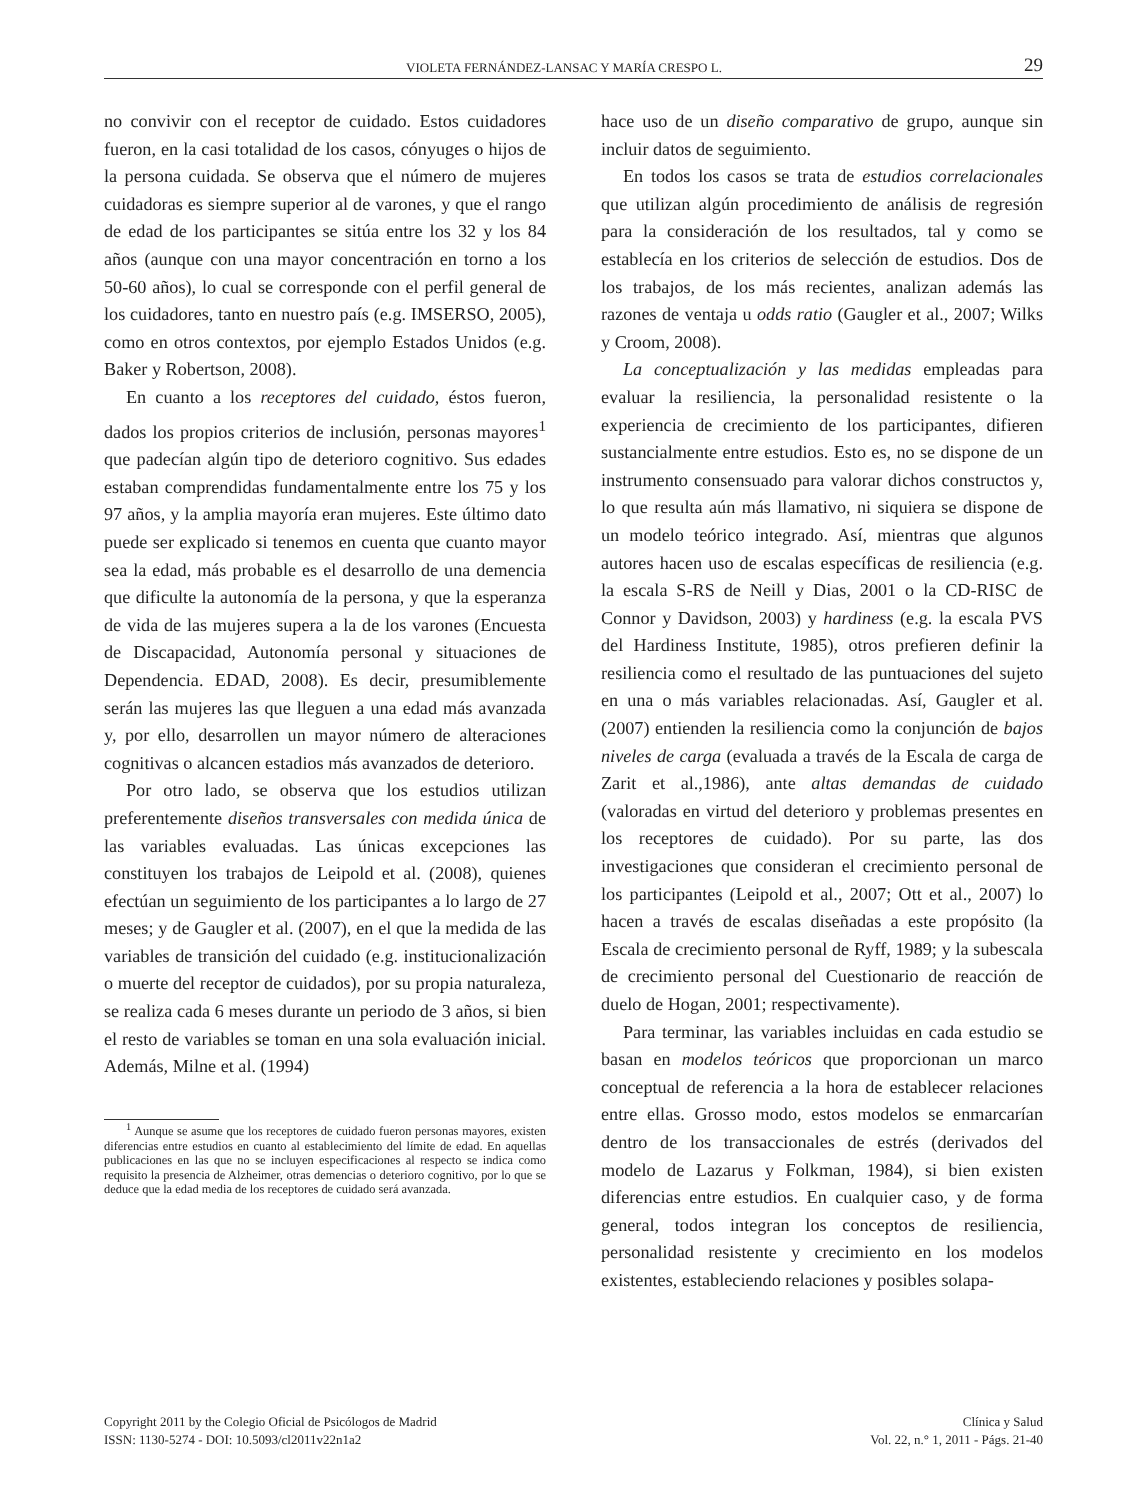VIOLETA FERNÁNDEZ-LANSAC Y MARÍA CRESPO L. 29
no convivir con el receptor de cuidado. Estos cuidadores fueron, en la casi totalidad de los casos, cónyuges o hijos de la persona cuidada. Se observa que el número de mujeres cuidadoras es siempre superior al de varones, y que el rango de edad de los participantes se sitúa entre los 32 y los 84 años (aunque con una mayor concentración en torno a los 50-60 años), lo cual se corresponde con el perfil general de los cuidadores, tanto en nuestro país (e.g. IMSERSO, 2005), como en otros contextos, por ejemplo Estados Unidos (e.g. Baker y Robertson, 2008).
En cuanto a los receptores del cuidado, éstos fueron, dados los propios criterios de inclusión, personas mayores<sup>1</sup> que padecían algún tipo de deterioro cognitivo. Sus edades estaban comprendidas fundamentalmente entre los 75 y los 97 años, y la amplia mayoría eran mujeres. Este último dato puede ser explicado si tenemos en cuenta que cuanto mayor sea la edad, más probable es el desarrollo de una demencia que dificulte la autonomía de la persona, y que la esperanza de vida de las mujeres supera a la de los varones (Encuesta de Discapacidad, Autonomía personal y situaciones de Dependencia. EDAD, 2008). Es decir, presumiblemente serán las mujeres las que lleguen a una edad más avanzada y, por ello, desarrollen un mayor número de alteraciones cognitivas o alcancen estadios más avanzados de deterioro.
Por otro lado, se observa que los estudios utilizan preferentemente diseños transversales con medida única de las variables evaluadas. Las únicas excepciones las constituyen los trabajos de Leipold et al. (2008), quienes efectúan un seguimiento de los participantes a lo largo de 27 meses; y de Gaugler et al. (2007), en el que la medida de las variables de transición del cuidado (e.g. institucionalización o muerte del receptor de cuidados), por su propia naturaleza, se realiza cada 6 meses durante un periodo de 3 años, si bien el resto de variables se toman en una sola evaluación inicial. Además, Milne et al. (1994)
<sup>1</sup> Aunque se asume que los receptores de cuidado fueron personas mayores, existen diferencias entre estudios en cuanto al establecimiento del límite de edad. En aquellas publicaciones en las que no se incluyen especificaciones al respecto se indica como requisito la presencia de Alzheimer, otras demencias o deterioro cognitivo, por lo que se deduce que la edad media de los receptores de cuidado será avanzada.
hace uso de un diseño comparativo de grupo, aunque sin incluir datos de seguimiento.
En todos los casos se trata de estudios correlacionales que utilizan algún procedimiento de análisis de regresión para la consideración de los resultados, tal y como se establecía en los criterios de selección de estudios. Dos de los trabajos, de los más recientes, analizan además las razones de ventaja u odds ratio (Gaugler et al., 2007; Wilks y Croom, 2008).
La conceptualización y las medidas empleadas para evaluar la resiliencia, la personalidad resistente o la experiencia de crecimiento de los participantes, difieren sustancialmente entre estudios. Esto es, no se dispone de un instrumento consensuado para valorar dichos constructos y, lo que resulta aún más llamativo, ni siquiera se dispone de un modelo teórico integrado. Así, mientras que algunos autores hacen uso de escalas específicas de resiliencia (e.g. la escala S-RS de Neill y Dias, 2001 o la CD-RISC de Connor y Davidson, 2003) y hardiness (e.g. la escala PVS del Hardiness Institute, 1985), otros prefieren definir la resiliencia como el resultado de las puntuaciones del sujeto en una o más variables relacionadas. Así, Gaugler et al. (2007) entienden la resiliencia como la conjunción de bajos niveles de carga (evaluada a través de la Escala de carga de Zarit et al.,1986), ante altas demandas de cuidado (valoradas en virtud del deterioro y problemas presentes en los receptores de cuidado). Por su parte, las dos investigaciones que consideran el crecimiento personal de los participantes (Leipold et al., 2007; Ott et al., 2007) lo hacen a través de escalas diseñadas a este propósito (la Escala de crecimiento personal de Ryff, 1989; y la subescala de crecimiento personal del Cuestionario de reacción de duelo de Hogan, 2001; respectivamente).
Para terminar, las variables incluidas en cada estudio se basan en modelos teóricos que proporcionan un marco conceptual de referencia a la hora de establecer relaciones entre ellas. Grosso modo, estos modelos se enmarcarían dentro de los transaccionales de estrés (derivados del modelo de Lazarus y Folkman, 1984), si bien existen diferencias entre estudios. En cualquier caso, y de forma general, todos integran los conceptos de resiliencia, personalidad resistente y crecimiento en los modelos existentes, estableciendo relaciones y posibles solapa-
Copyright 2011 by the Colegio Oficial de Psicólogos de Madrid
ISSN: 1130-5274 - DOI: 10.5093/cl2011v22n1a2
Clínica y Salud
Vol. 22, n.° 1, 2011 - Págs. 21-40